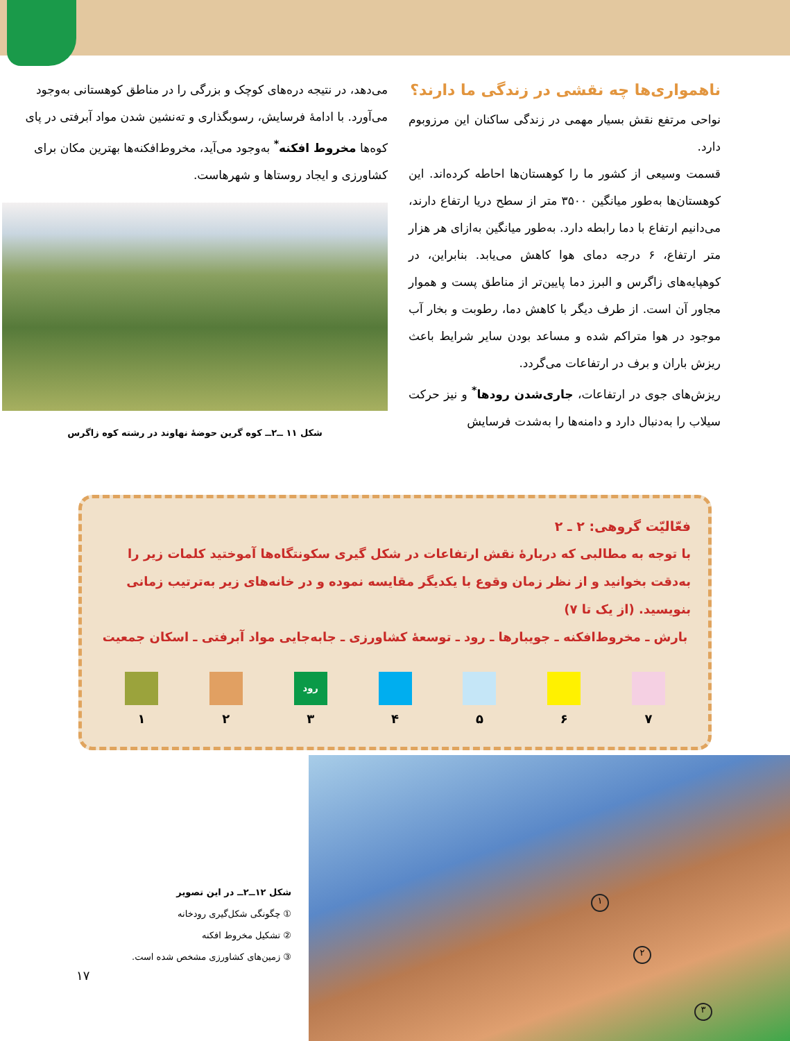ناهمواری‌ها چه نقشی در زندگی ما دارند؟
نواحی مرتفع نقش بسیار مهمی در زندگی ساکنان این مرزوبوم دارد.
قسمت وسیعی از کشور ما را کوهستان‌ها احاطه کرده‌اند. این کوهستان‌ها به‌طور میانگین ۳۵۰۰ متر از سطح دریا ارتفاع دارند، می‌دانیم ارتفاع با دما رابطه دارد. به‌طور میانگین به‌ازای هر هزار متر ارتفاع، ۶ درجه دمای هوا کاهش می‌یابد. بنابراین، در کوهپایه‌های زاگرس و البرز دما پایین‌تر از مناطق پست و هموار مجاور آن است. از طرف دیگر با کاهش دما، رطوبت و بخار آب موجود در هوا متراکم شده و مساعد بودن سایر شرایط باعث ریزش باران و برف در ارتفاعات می‌گردد.
ریزش‌های جوی در ارتفاعات، جاری‌شدن رودها<sup>*</sup> و نیز حرکت سیلاب را به‌دنبال دارد و دامنه‌ها را به‌شدت فرسایش
می‌دهد، در نتیجه دره‌های کوچک و بزرگی را در مناطق کوهستانی به‌وجود می‌آورد. با ادامهٔ فرسایش، رسوبگذاری و ته‌نشین شدن مواد آبرفتی در پای کوه‌ها مخروط افکنه<sup>*</sup> به‌وجود می‌آید، مخروط‌افکنه‌ها بهترین مکان برای کشاورزی و ایجاد روستاها و شهرهاست.
شکل ۱۱ ــ۲ــ کوه گرین حوضهٔ نهاوند در رشته کوه زاگرس
فعّالیّت گروهی: ۲ ـ ۲
با توجه به مطالبی که دربارهٔ نقش ارتفاعات در شکل گیری سکونتگاه‌ها آموختید کلمات زیر را به‌دقت بخوانید و از نظر زمان وقوع با یکدیگر مقایسه نموده و در خانه‌های زیر به‌ترتیب زمانی بنویسید. (از یک تا ۷)
بارش ـ مخروط‌افکنه ـ جویبارها ـ رود ـ توسعهٔ کشاورزی ـ جابه‌جایی مواد آبرفتی ـ اسکان جمعیت
۷ ۶ ۵ ۴
رود
۳
۲ ۱
شکل ۱۲ــ۲ــ در این تصویر
① چگونگی شکل‌گیری رودخانه
② تشکیل مخروط افکنه
③ زمین‌های کشاورزی مشخص شده است.
۱۷
۱
۲
۳